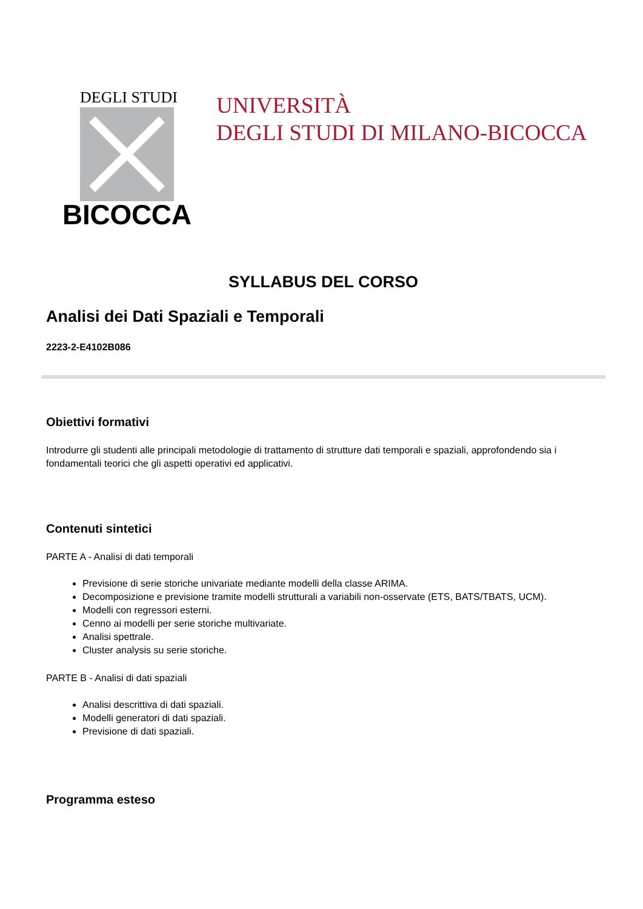DEGLI STUDI
BICOCCA
UNIVERSITÀ
DEGLI STUDI DI MILANO-BICOCCA
SYLLABUS DEL CORSO
Analisi dei Dati Spaziali e Temporali
2223-2-E4102B086
Obiettivi formativi
Introdurre gli studenti alle principali metodologie di trattamento di strutture dati temporali e spaziali, approfondendo sia i fondamentali teorici che gli aspetti operativi ed applicativi.
Contenuti sintetici
PARTE A - Analisi di dati temporali
Previsione di serie storiche univariate mediante modelli della classe ARIMA.
Decomposizione e previsione tramite modelli strutturali a variabili non-osservate (ETS, BATS/TBATS, UCM).
Modelli con regressori esterni.
Cenno ai modelli per serie storiche multivariate.
Analisi spettrale.
Cluster analysis su serie storiche.
PARTE B - Analisi di dati spaziali
Analisi descrittiva di dati spaziali.
Modelli generatori di dati spaziali.
Previsione di dati spaziali.
Programma esteso